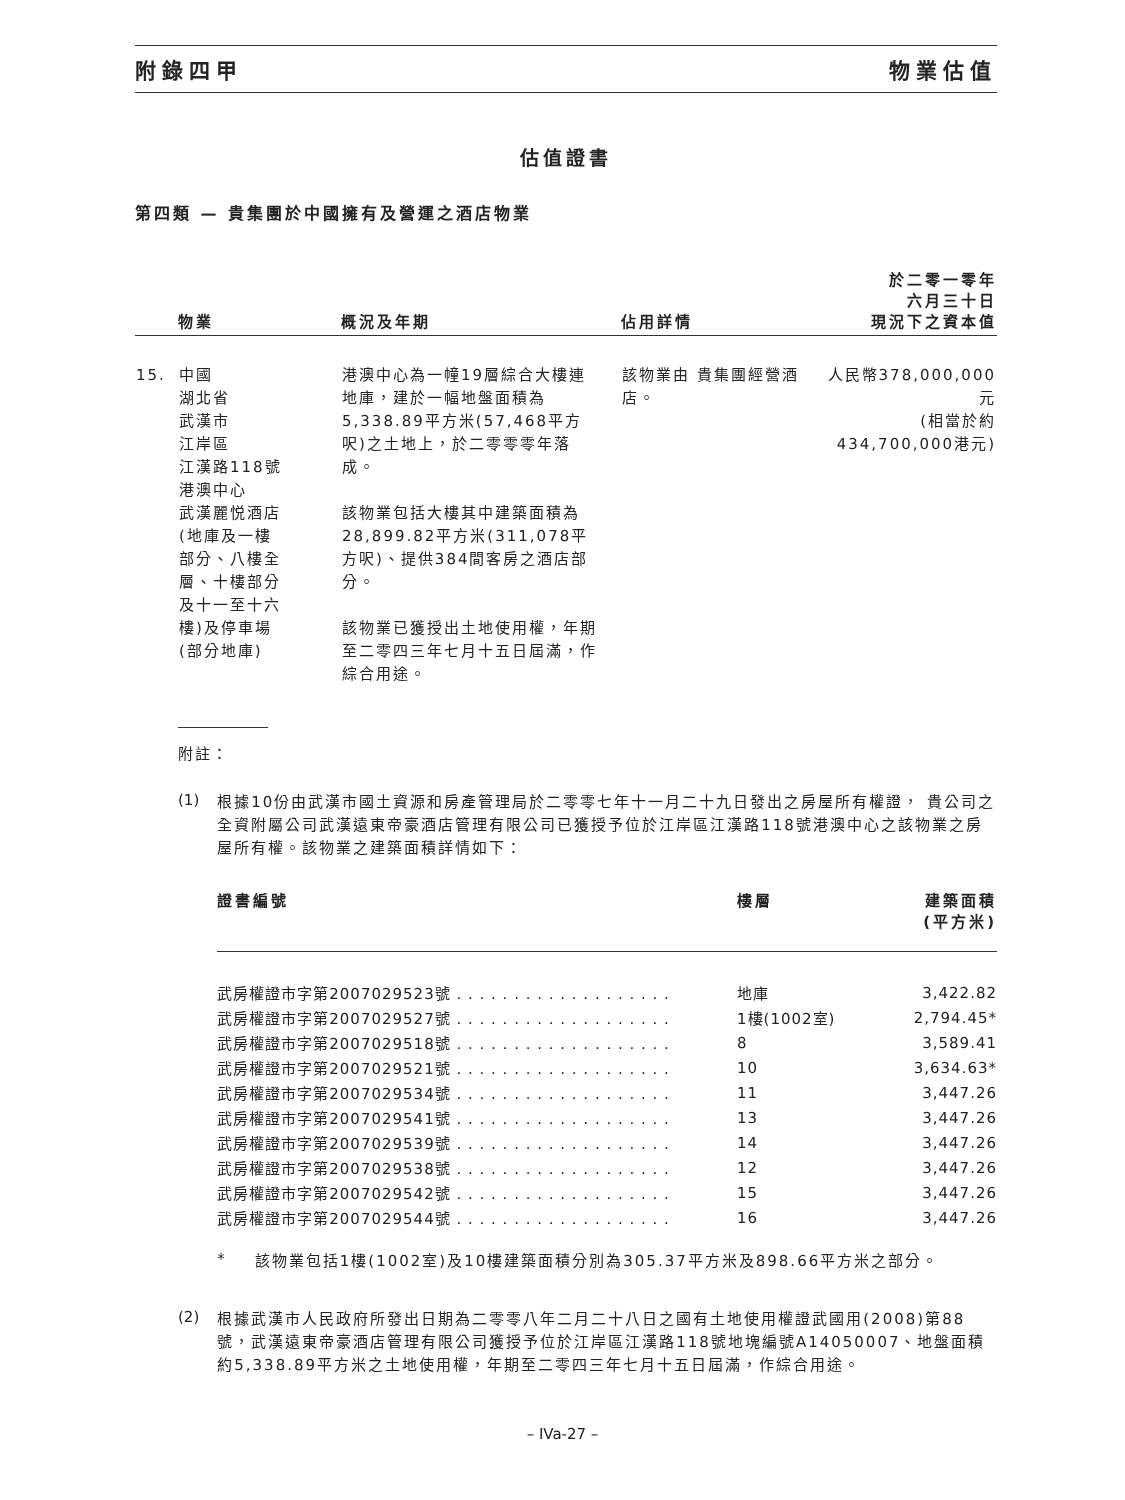附錄四甲 物業估值
估值證書
第四類 — 貴集團於中國擁有及營運之酒店物業
| | 物業 | 概況及年期 | 佔用詳情 | 於二零一零年 六月三十日 現況下之資本值 |
| --- | --- | --- | --- | --- |
| 15. | 中國 湖北省 武漢市 江岸區 江漢路118號 港澳中心 武漢麗悦酒店 (地庫及一樓 部分、八樓全 層、十樓部分 及十一至十六 樓)及停車場 (部分地庫) | 港澳中心為一幢19層綜合大樓連地庫，建於一幅地盤面積為5,338.89平方米(57,468平方呎)之土地上，於二零零零年落成。 該物業包括大樓其中建築面積為28,899.82平方米(311,078平方呎)、提供384間客房之酒店部分。 該物業已獲授出土地使用權，年期至二零四三年七月十五日屆滿，作綜合用途。 | 該物業由 貴集團經營酒店。 | 人民幣378,000,000元 (相當於約 434,700,000港元) |
附註：
(1)
根據10份由武漢市國土資源和房產管理局於二零零七年十一月二十九日發出之房屋所有權證， 貴公司之全資附屬公司武漢遠東帝豪酒店管理有限公司已獲授予位於江岸區江漢路118號港澳中心之該物業之房屋所有權。該物業之建築面積詳情如下：
| 證書編號 | 樓層 | 建築面積 (平方米) |
| --- | --- | --- |
| 武房權證市字第2007029523號 . . . . . . . . . . . . . . . . . . . | 地庫 | 3,422.82 |
| 武房權證市字第2007029527號 . . . . . . . . . . . . . . . . . . . | 1樓(1002室) | 2,794.45* |
| 武房權證市字第2007029518號 . . . . . . . . . . . . . . . . . . . | 8 | 3,589.41 |
| 武房權證市字第2007029521號 . . . . . . . . . . . . . . . . . . . | 10 | 3,634.63* |
| 武房權證市字第2007029534號 . . . . . . . . . . . . . . . . . . . | 11 | 3,447.26 |
| 武房權證市字第2007029541號 . . . . . . . . . . . . . . . . . . . | 13 | 3,447.26 |
| 武房權證市字第2007029539號 . . . . . . . . . . . . . . . . . . . | 14 | 3,447.26 |
| 武房權證市字第2007029538號 . . . . . . . . . . . . . . . . . . . | 12 | 3,447.26 |
| 武房權證市字第2007029542號 . . . . . . . . . . . . . . . . . . . | 15 | 3,447.26 |
| 武房權證市字第2007029544號 . . . . . . . . . . . . . . . . . . . | 16 | 3,447.26 |
*
該物業包括1樓(1002室)及10樓建築面積分別為305.37平方米及898.66平方米之部分。
(2)
根據武漢市人民政府所發出日期為二零零八年二月二十八日之國有土地使用權證武國用(2008)第88號，武漢遠東帝豪酒店管理有限公司獲授予位於江岸區江漢路118號地塊編號A14050007、地盤面積約5,338.89平方米之土地使用權，年期至二零四三年七月十五日屆滿，作綜合用途。
– IVa-27 –